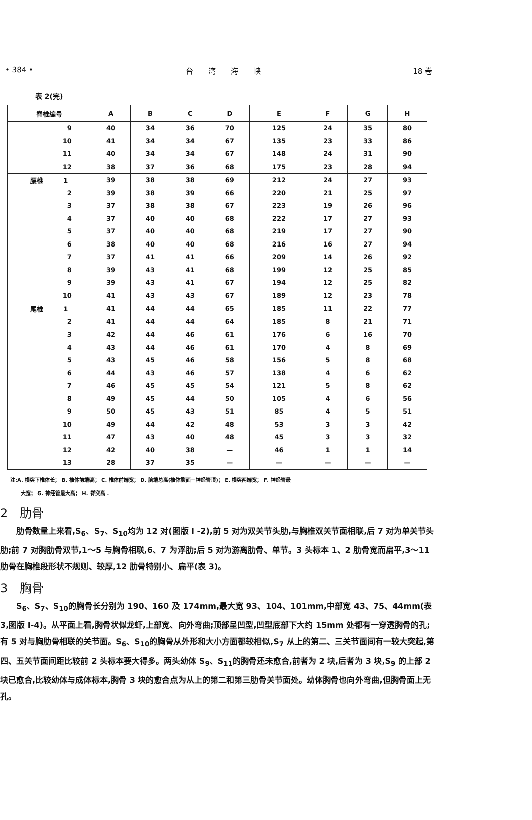• 384 • 台　　湾　　海　　峡 18 卷
表 2(完)
| 脊椎编号 | A | B | C | D | E | F | G | H |
| --- | --- | --- | --- | --- | --- | --- | --- | --- |
| 9 | 40 | 34 | 36 | 70 | 125 | 24 | 35 | 80 |
| 10 | 41 | 34 | 34 | 67 | 135 | 23 | 33 | 86 |
| 11 | 40 | 34 | 34 | 67 | 148 | 24 | 31 | 90 |
| 12 | 38 | 37 | 36 | 68 | 175 | 23 | 28 | 94 |
| 腰椎 1 | 39 | 38 | 38 | 69 | 212 | 24 | 27 | 93 |
| 2 | 39 | 38 | 39 | 66 | 220 | 21 | 25 | 97 |
| 3 | 37 | 38 | 38 | 67 | 223 | 19 | 26 | 96 |
| 4 | 37 | 40 | 40 | 68 | 222 | 17 | 27 | 93 |
| 5 | 37 | 40 | 40 | 68 | 219 | 17 | 27 | 90 |
| 6 | 38 | 40 | 40 | 68 | 216 | 16 | 27 | 94 |
| 7 | 37 | 41 | 41 | 66 | 209 | 14 | 26 | 92 |
| 8 | 39 | 43 | 41 | 68 | 199 | 12 | 25 | 85 |
| 9 | 39 | 43 | 41 | 67 | 194 | 12 | 25 | 82 |
| 10 | 41 | 43 | 43 | 67 | 189 | 12 | 23 | 78 |
| 尾椎 1 | 41 | 44 | 44 | 65 | 185 | 11 | 22 | 77 |
| 2 | 41 | 44 | 44 | 64 | 185 | 8 | 21 | 71 |
| 3 | 42 | 44 | 46 | 61 | 176 | 6 | 16 | 70 |
| 4 | 43 | 44 | 46 | 61 | 170 | 4 | 8 | 69 |
| 5 | 43 | 45 | 46 | 58 | 156 | 5 | 8 | 68 |
| 6 | 44 | 43 | 46 | 57 | 138 | 4 | 6 | 62 |
| 7 | 46 | 45 | 45 | 54 | 121 | 5 | 8 | 62 |
| 8 | 49 | 45 | 44 | 50 | 105 | 4 | 6 | 56 |
| 9 | 50 | 45 | 43 | 51 | 85 | 4 | 5 | 51 |
| 10 | 49 | 44 | 42 | 48 | 53 | 3 | 3 | 42 |
| 11 | 47 | 43 | 40 | 48 | 45 | 3 | 3 | 32 |
| 12 | 42 | 40 | 38 | — | 46 | 1 | 1 | 14 |
| 13 | 28 | 37 | 35 | — | — | — | — | — |
注:A. 横突下椎体长； B. 椎体前端高； C. 椎体前端宽； D. 脑端总高(椎体腹面－神经管顶)； E. 横突两端宽； F. 神经管最
大宽； G. 神经管最大高； H. 脊突高 .
2　肋骨
肋骨数量上来看,S<sub>6</sub>、S<sub>7</sub>、S<sub>10</sub>均为 12 对(图版 I -2),前 5 对为双关节头肋,与胸椎双关节面相联,后 7 对为单关节头肋;前 7 对胸肋骨双节,1～5 与胸骨相联,6、7 为浮肋;后 5 对为游离肋骨、单节。3 头标本 1、2 肋骨宽而扁平,3～11 肋骨在胸椎段形状不规则、较厚,12 肋骨特别小、扁平(表 3)。
3　胸骨
S<sub>6</sub>、S<sub>7</sub>、S<sub>10</sub>的胸骨长分别为 190、160 及 174mm,最大宽 93、104、101mm,中部宽 43、75、44mm(表 3,图版 I-4)。从平面上看,胸骨状似龙虾,上部宽、向外弯曲;顶部呈凹型,凹型底部下大约 15mm 处都有一穿透胸骨的孔;有 5 对与胸肋骨相联的关节面。S<sub>6</sub>、S<sub>10</sub>的胸骨从外形和大小方面都较相似,S<sub>7</sub> 从上的第二、三关节面间有一较大突起,第四、五关节面间距比较前 2 头标本要大得多。两头幼体 S<sub>9</sub>、S<sub>11</sub>的胸骨还未愈合,前者为 2 块,后者为 3 块,S<sub>9</sub> 的上部 2 块已愈合,比较幼体与成体标本,胸骨 3 块的愈合点为从上的第二和第三肋骨关节面处。幼体胸骨也向外弯曲,但胸骨面上无孔。